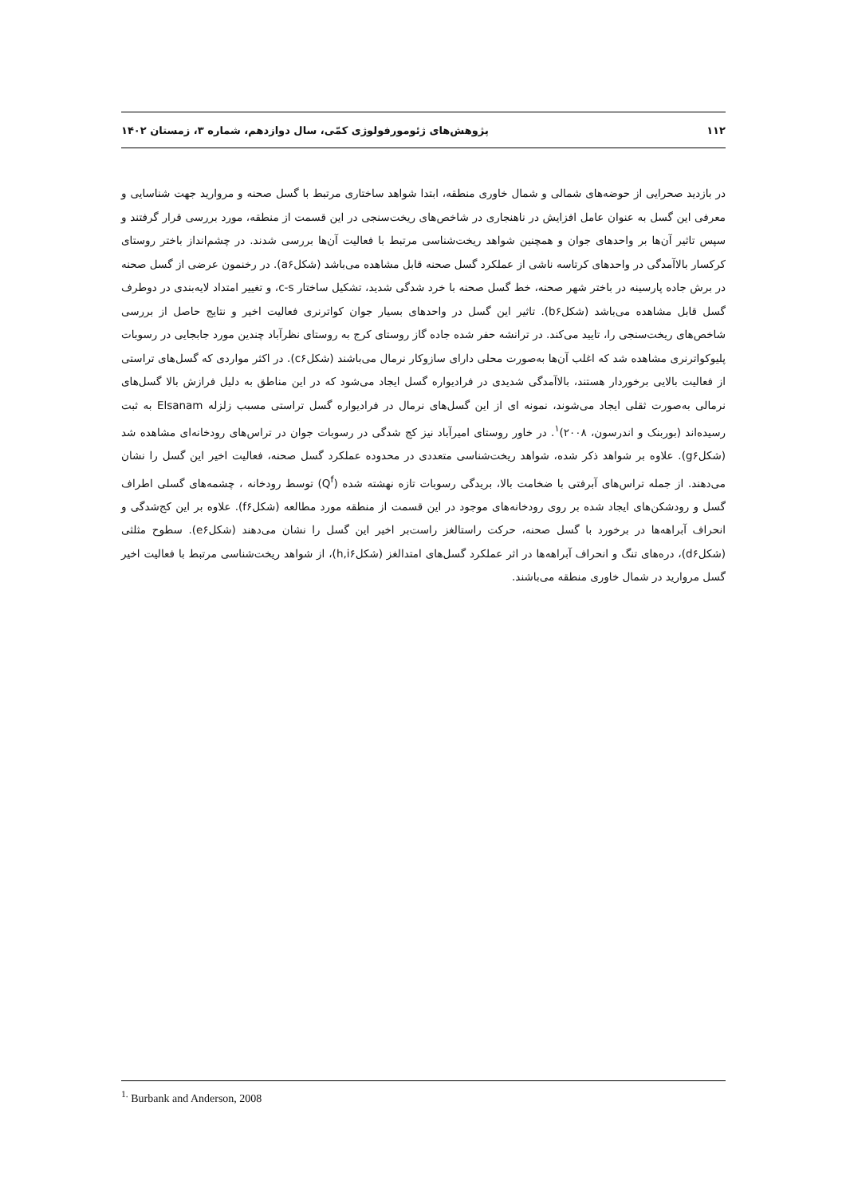۱۱۲ پژوهش‌های ژئومورفولوژی کمّی، سال دوازدهم، شماره ۳، زمستان ۱۴۰۲
در بازدید صحرایی از حوضه‌های شمالی و شمال خاوری منطقه، ابتدا شواهد ساختاری مرتبط با گسل صحنه و مروارید جهت شناسایی و معرفی این گسل به عنوان عامل افزایش در ناهنجاری در شاخص‌های ریخت‌سنجی در این قسمت از منطقه، مورد بررسی قرار گرفتند و سپس تاثیر آن‌ها بر واحدهای جوان و همچنین شواهد ریخت‌شناسی مرتبط با فعالیت آن‌ها بررسی شدند. در چشم‌انداز باختر روستای کرکسار بالاآمدگی در واحدهای کرتاسه ناشی از عملکرد گسل صحنه قابل مشاهده می‌باشد (شکل‌a۶). در رخنمون عرضی از گسل صحنه در برش جاده پارسینه در باختر شهر صحنه، خط گسل صحنه با خرد شدگی شدید، تشکیل ساختار c-s، و تغییر امتداد لایه‌بندی در دوطرف گسل قابل مشاهده می‌باشد (شکل‌b۶). تاثیر این گسل در واحدهای بسیار جوان کواترنری فعالیت اخیر و نتایج حاصل از بررسی شاخص‌های ریخت‌سنجی را، تایید می‌کند. در ترانشه حفر شده جاده گاز روستای کرج به روستای نظرآباد چندین مورد جابجایی در رسوبات پلیوکواترنری مشاهده شد که اغلب آن‌ها به‌صورت محلی دارای سازوکار نرمال می‌باشند (شکل‌c۶). در اکثر مواردی که گسل‌های تراستی از فعالیت بالایی برخوردار هستند، بالاآمدگی شدیدی در فرادیواره گسل ایجاد می‌شود که در این مناطق به دلیل فرازش بالا گسل‌های نرمالی به‌صورت ثقلی ایجاد می‌شوند، نمونه ای از این گسل‌های نرمال در فرادیواره گسل تراستی مسبب زلزله Elsanam به ثبت رسیده‌اند (بوربنک و اندرسون، ۲۰۰۸)<sup>۱</sup>. در خاور روستای امیرآباد نیز کج شدگی در رسوبات جوان در تراس‌های رودخانه‌ای مشاهده شد (شکل‌g۶). علاوه بر شواهد ذکر شده، شواهد ریخت‌شناسی متعددی در محدوده عملکرد گسل صحنه، فعالیت اخیر این گسل را نشان می‌دهند. از جمله تراس‌های آبرفتی با ضخامت بالا، بریدگی رسوبات تازه نهشته شده (Q<sup>f</sup>) توسط رودخانه ، چشمه‌های گسلی اطراف گسل و رودشکن‌های ایجاد شده بر روی رودخانه‌های موجود در این قسمت از منطقه مورد مطالعه (شکل‌f۶). علاوه بر این کج‌شدگی و انحراف آبراهه‌ها در برخورد با گسل صحنه، حرکت راستالغز راست‌بر اخیر این گسل را نشان می‌دهند (شکل‌e۶). سطوح مثلثی (شکل‌d۶)، دره‌های تنگ و انحراف آبراهه‌ها در اثر عملکرد گسل‌های امتدالغز (شکل‌h,i۶)، از شواهد ریخت‌شناسی مرتبط با فعالیت اخیر گسل مروارید در شمال خاوری منطقه می‌باشند.
<sup>1.</sup> Burbank and Anderson, 2008